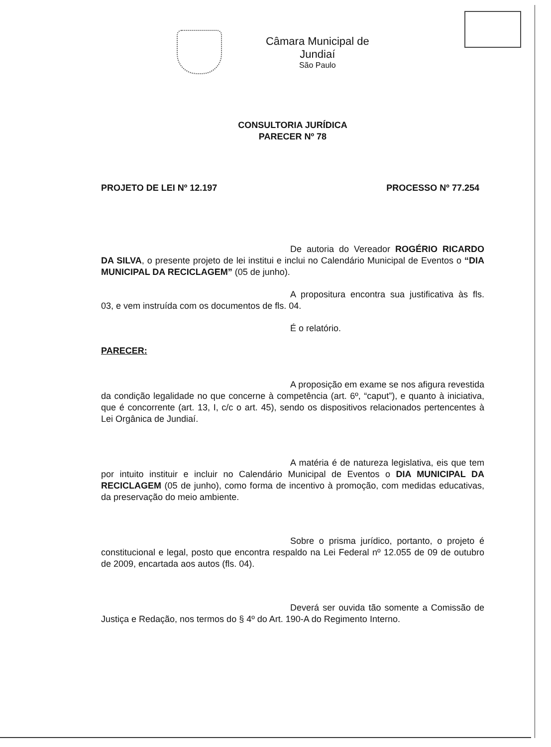Câmara Municipal de Jundiaí
São Paulo
CONSULTORIA JURÍDICA
PARECER Nº 78
PROJETO DE LEI Nº 12.197 PROCESSO Nº 77.254
De autoria do Vereador ROGÉRIO RICARDO DA SILVA, o presente projeto de lei institui e inclui no Calendário Municipal de Eventos o “DIA MUNICIPAL DA RECICLAGEM” (05 de junho).
A propositura encontra sua justificativa às fls. 03, e vem instruída com os documentos de fls. 04.
É o relatório.
PARECER:
A proposição em exame se nos afigura revestida da condição legalidade no que concerne à competência (art. 6º, “caput”), e quanto à iniciativa, que é concorrente (art. 13, I, c/c o art. 45), sendo os dispositivos relacionados pertencentes à Lei Orgânica de Jundiaí.
A matéria é de natureza legislativa, eis que tem por intuito instituir e incluir no Calendário Municipal de Eventos o DIA MUNICIPAL DA RECICLAGEM (05 de junho), como forma de incentivo à promoção, com medidas educativas, da preservação do meio ambiente.
Sobre o prisma jurídico, portanto, o projeto é constitucional e legal, posto que encontra respaldo na Lei Federal nº 12.055 de 09 de outubro de 2009, encartada aos autos (fls. 04).
Deverá ser ouvida tão somente a Comissão de Justiça e Redação, nos termos do § 4º do Art. 190-A do Regimento Interno.